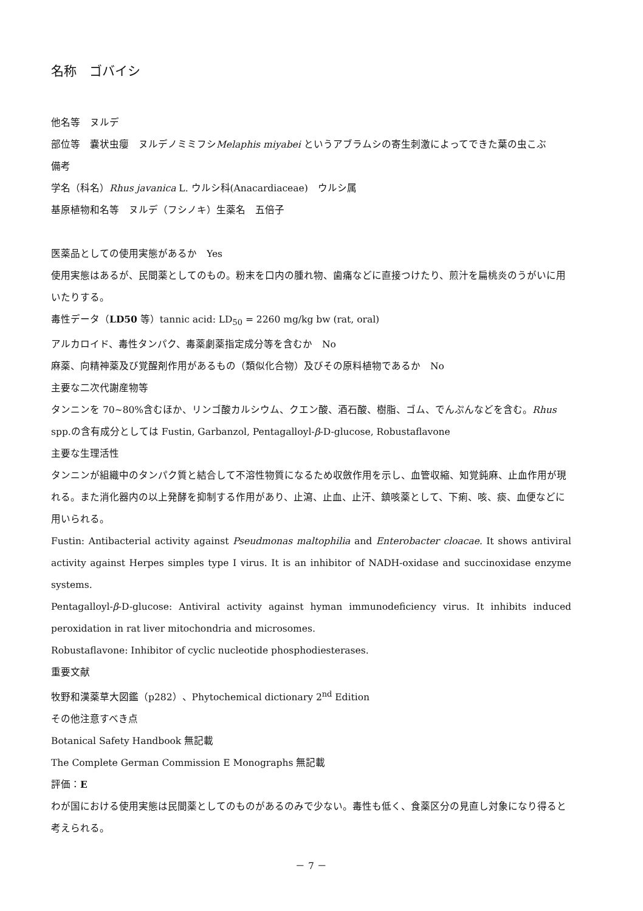名称　ゴバイシ
他名等　ヌルデ
部位等　嚢状虫癭　ヌルデノミミフシMelaphis miyabei というアブラムシの寄生刺激によってできた葉の虫こぶ
備考
学名（科名）Rhus javanica L. ウルシ科(Anacardiaceae)　ウルシ属
基原植物和名等　ヌルデ（フシノキ）生薬名　五倍子
医薬品としての使用実態があるか　Yes
使用実態はあるが、民間薬としてのもの。粉末を口内の腫れ物、歯痛などに直接つけたり、煎汁を扁桃炎のうがいに用いたりする。
毒性データ（LD50 等）tannic acid: LD<sub>50</sub> = 2260 mg/kg bw (rat, oral)
アルカロイド、毒性タンパク、毒薬劇薬指定成分等を含むか　No
麻薬、向精神薬及び覚醒剤作用があるもの（類似化合物）及びその原料植物であるか　No
主要な二次代謝産物等
タンニンを 70~80%含むほか、リンゴ酸カルシウム、クエン酸、酒石酸、樹脂、ゴム、でんぷんなどを含む。Rhus spp.の含有成分としては Fustin, Garbanzol, Pentagalloyl-β-D-glucose, Robustaflavone
主要な生理活性
タンニンが組織中のタンパク質と結合して不溶性物質になるため収斂作用を示し、血管収縮、知覚鈍麻、止血作用が現れる。また消化器内の以上発酵を抑制する作用があり、止瀉、止血、止汗、鎮咳薬として、下痢、咳、痰、血便などに用いられる。
Fustin: Antibacterial activity against Pseudmonas maltophilia and Enterobacter cloacae. It shows antiviral activity against Herpes simples type I virus. It is an inhibitor of NADH-oxidase and succinoxidase enzyme systems.
Pentagalloyl-β-D-glucose: Antiviral activity against hyman immunodeficiency virus. It inhibits induced peroxidation in rat liver mitochondria and microsomes.
Robustaflavone: Inhibitor of cyclic nucleotide phosphodiesterases.
重要文献
牧野和漢薬草大図鑑（p282）、Phytochemical dictionary 2<sup>nd</sup> Edition
その他注意すべき点
Botanical Safety Handbook 無記載
The Complete German Commission E Monographs 無記載
評価：E
わが国における使用実態は民間薬としてのものがあるのみで少ない。毒性も低く、食薬区分の見直し対象になり得ると考えられる。
－ 7 －